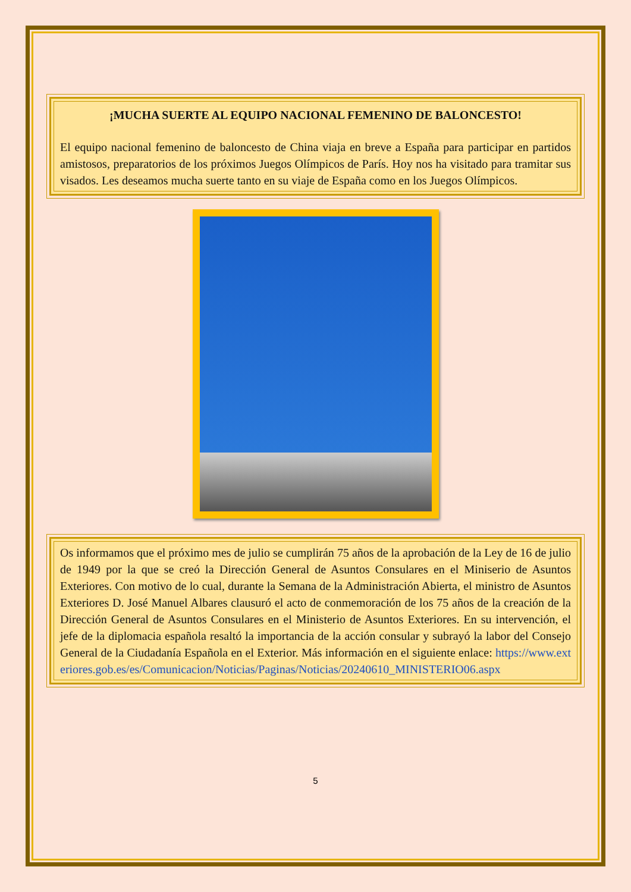¡MUCHA SUERTE AL EQUIPO NACIONAL FEMENINO DE BALONCESTO!
El equipo nacional femenino de baloncesto de China viaja en breve a España para participar en partidos amistosos, preparatorios de los próximos Juegos Olímpicos de París. Hoy nos ha visitado para tramitar sus visados. Les deseamos mucha suerte tanto en su viaje de España como en los Juegos Olímpicos.
Os informamos que el próximo mes de julio se cumplirán 75 años de la aprobación de la Ley de 16 de julio de 1949 por la que se creó la Dirección General de Asuntos Consulares en el Miniserio de Asuntos Exteriores. Con motivo de lo cual, durante la Semana de la Administración Abierta, el ministro de Asuntos Exteriores D. José Manuel Albares clausuró el acto de conmemoración de los 75 años de la creación de la Dirección General de Asuntos Consulares en el Ministerio de Asuntos Exteriores. En su intervención, el jefe de la diplomacia española resaltó la importancia de la acción consular y subrayó la labor del Consejo General de la Ciudadanía Española en el Exterior. Más información en el siguiente enlace: https://www.exteriores.gob.es/es/Comunicacion/Noticias/Paginas/Noticias/20240610_MINISTERIO06.aspx
5